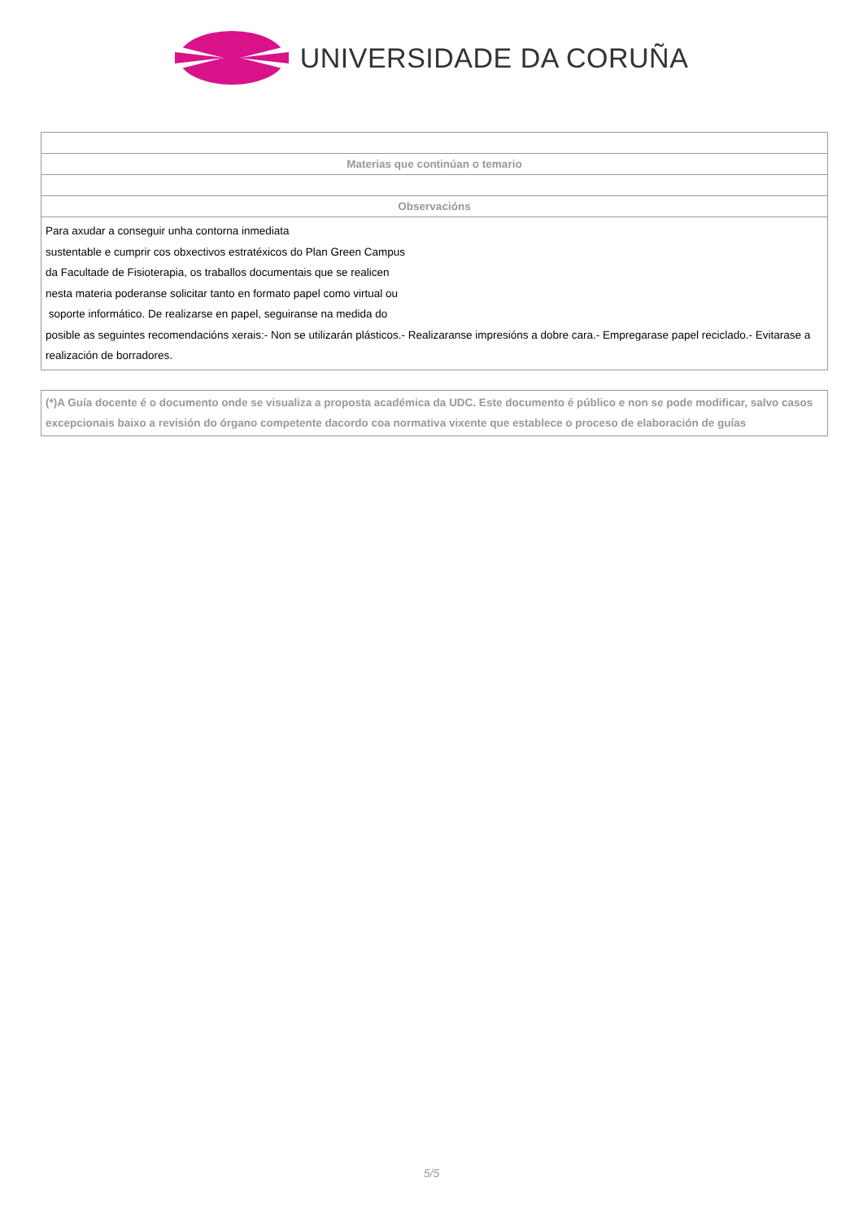UNIVERSIDADE DA CORUÑA
| Materias que continúan o temario |
| Observacións |
| Para axudar a conseguir unha contorna inmediata sustentable e cumprir cos obxectivos estratéxicos do Plan Green Campus da Facultade de Fisioterapia, os traballos documentais que se realicen nesta materia poderanse solicitar tanto en formato papel como virtual ou soporte informático. De realizarse en papel, seguiranse na medida do posible as seguintes recomendacións xerais:- Non se utilizarán plásticos.- Realizaranse impresións a dobre cara.- Empregarase papel reciclado.- Evitarase a realización de borradores. |
(*)A Guía docente é o documento onde se visualiza a proposta académica da UDC. Este documento é público e non se pode modificar, salvo casos excepcionais baixo a revisión do órgano competente dacordo coa normativa vixente que establece o proceso de elaboración de guías
5/5